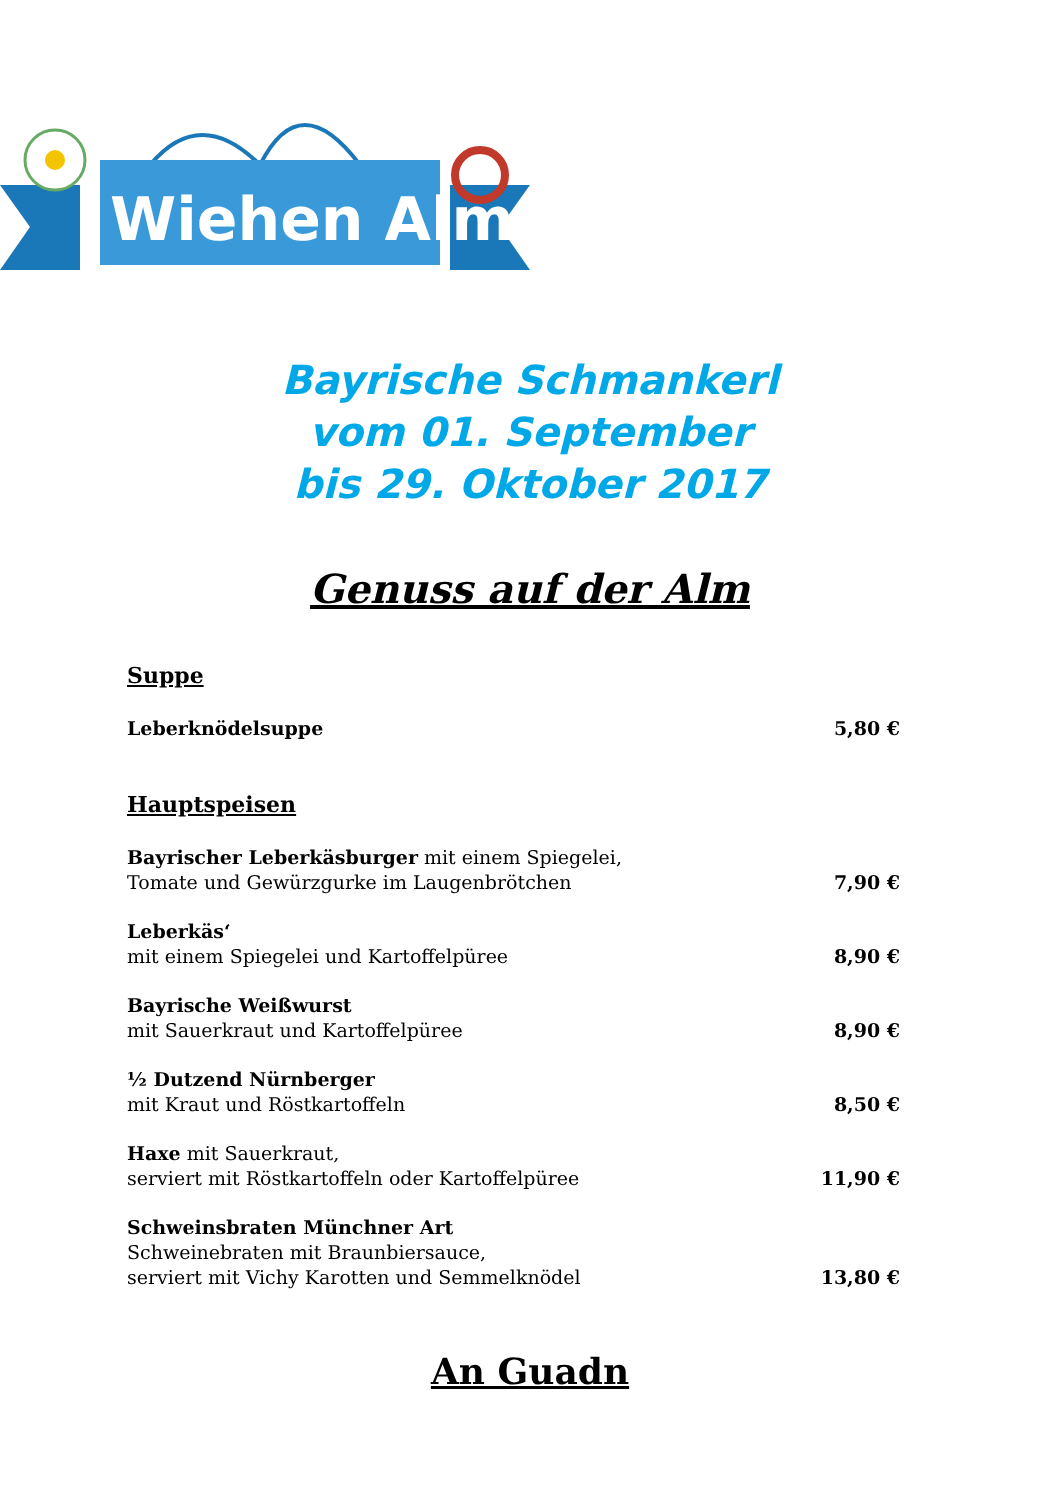Wiehen Alm
Bayrische Schmankerl
vom 01. September
bis 29. Oktober 2017
Genuss auf der Alm
Suppe
Leberknödelsuppe 5,80 €
Hauptspeisen
Bayrischer Leberkäsburger mit einem Spiegelei,
Tomate und Gewürzgurke im Laugenbrötchen 7,90 €
Leberkäs‘
mit einem Spiegelei und Kartoffelpüree 8,90 €
Bayrische Weißwurst
mit Sauerkraut und Kartoffelpüree 8,90 €
½ Dutzend Nürnberger
mit Kraut und Röstkartoffeln 8,50 €
Haxe mit Sauerkraut,
serviert mit Röstkartoffeln oder Kartoffelpüree 11,90 €
Schweinsbraten Münchner Art
Schweinebraten mit Braunbiersauce,
serviert mit Vichy Karotten und Semmelknödel 13,80 €
An Guadn